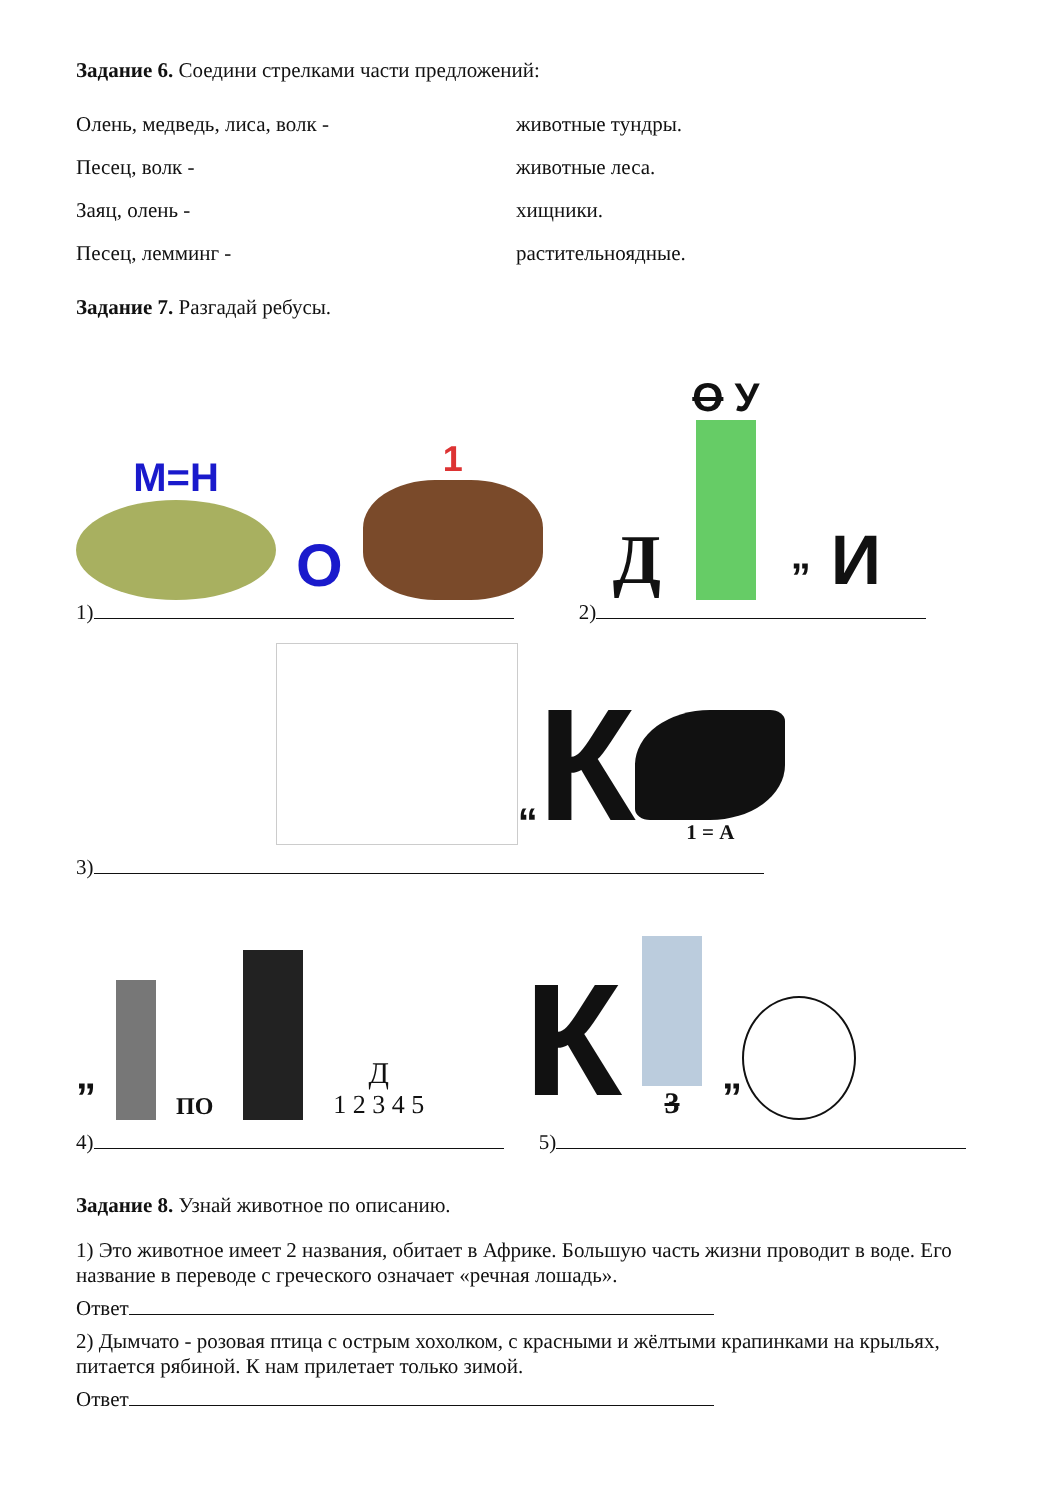Задание 6. Соедини стрелками части предложений:
Олень, медведь, лиса, волк - животные тундры.
Песец, волк - животные леса.
Заяц, олень - хищники.
Песец, лемминг - растительноядные.
Задание 7. Разгадай ребусы.
М=Н
О
1
Д
О У
” И
1) 2)
“ К
1 = А
3)
”
ПО
Д
1 2 3 4 5
К
3
”
4) 5)
Задание 8. Узнай животное по описанию.
1) Это животное имеет 2 названия, обитает в Африке. Большую часть жизни проводит в воде. Его название в переводе с греческого означает «речная лошадь».
Ответ
2) Дымчато - розовая птица с острым хохолком, с красными и жёлтыми крапинками на крыльях, питается рябиной. К нам прилетает только зимой.
Ответ